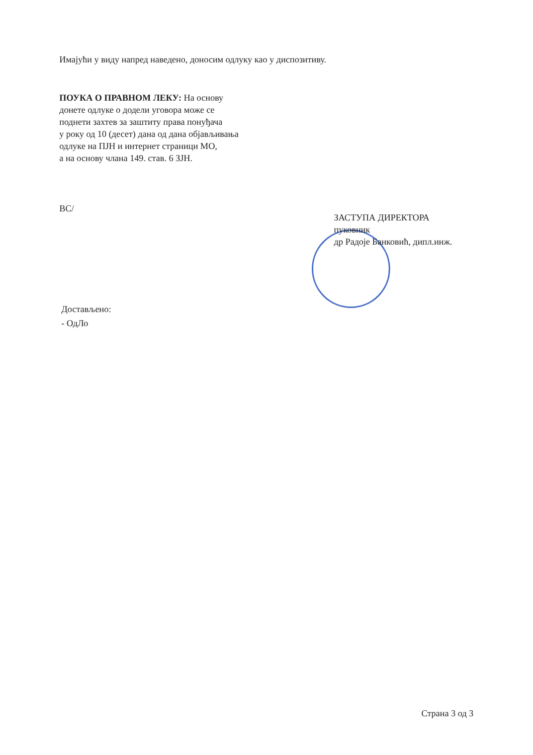Имајући у виду напред наведено, доносим одлуку као у диспозитиву.
ПОУКА О ПРАВНОМ ЛЕКУ: На основу
донете одлуке о додели уговора може се
поднети захтев за заштиту права понуђача
у року од 10 (десет) дана од дана објављивања
одлуке на ПЈН и интернет страници МО,
а на основу члана 149. став. 6 ЗЈН.
ВС/
ЗАСТУПА ДИРЕКТОРА
пуковник
др Радоје Банковић, дипл.инж.
Достављено:
- ОдЛо
Страна 3 од 3